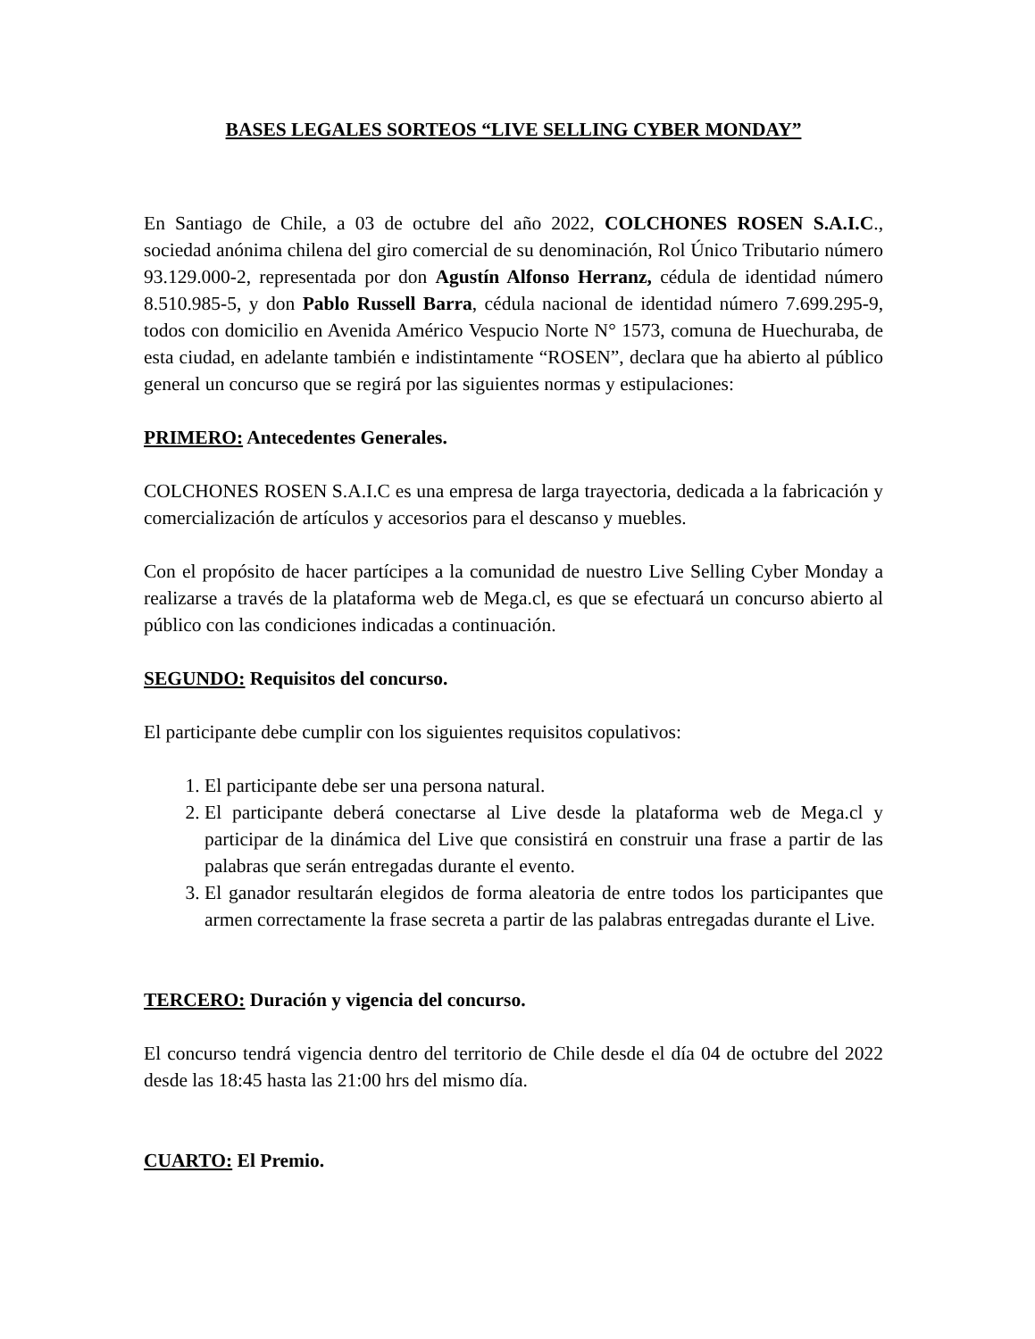BASES LEGALES SORTEOS “LIVE SELLING CYBER MONDAY”
En Santiago de Chile, a 03 de octubre del año 2022, COLCHONES ROSEN S.A.I.C., sociedad anónima chilena del giro comercial de su denominación, Rol Único Tributario número 93.129.000-2, representada por don Agustín Alfonso Herranz, cédula de identidad número 8.510.985-5, y don Pablo Russell Barra, cédula nacional de identidad número 7.699.295-9, todos con domicilio en Avenida Américo Vespucio Norte N° 1573, comuna de Huechuraba, de esta ciudad, en adelante también e indistintamente “ROSEN”, declara que ha abierto al público general un concurso que se regirá por las siguientes normas y estipulaciones:
PRIMERO: Antecedentes Generales.
COLCHONES ROSEN S.A.I.C es una empresa de larga trayectoria, dedicada a la fabricación y comercialización de artículos y accesorios para el descanso y muebles.
Con el propósito de hacer partícipes a la comunidad de nuestro Live Selling Cyber Monday a realizarse a través de la plataforma web de Mega.cl, es que se efectuará un concurso abierto al público con las condiciones indicadas a continuación.
SEGUNDO: Requisitos del concurso.
El participante debe cumplir con los siguientes requisitos copulativos:
1. El participante debe ser una persona natural.
2. El participante deberá conectarse al Live desde la plataforma web de Mega.cl y participar de la dinámica del Live que consistirá en construir una frase a partir de las palabras que serán entregadas durante el evento.
3. El ganador resultarán elegidos de forma aleatoria de entre todos los participantes que armen correctamente la frase secreta a partir de las palabras entregadas durante el Live.
TERCERO: Duración y vigencia del concurso.
El concurso tendrá vigencia dentro del territorio de Chile desde el día 04 de octubre del 2022 desde las 18:45 hasta las 21:00 hrs del mismo día.
CUARTO: El Premio.